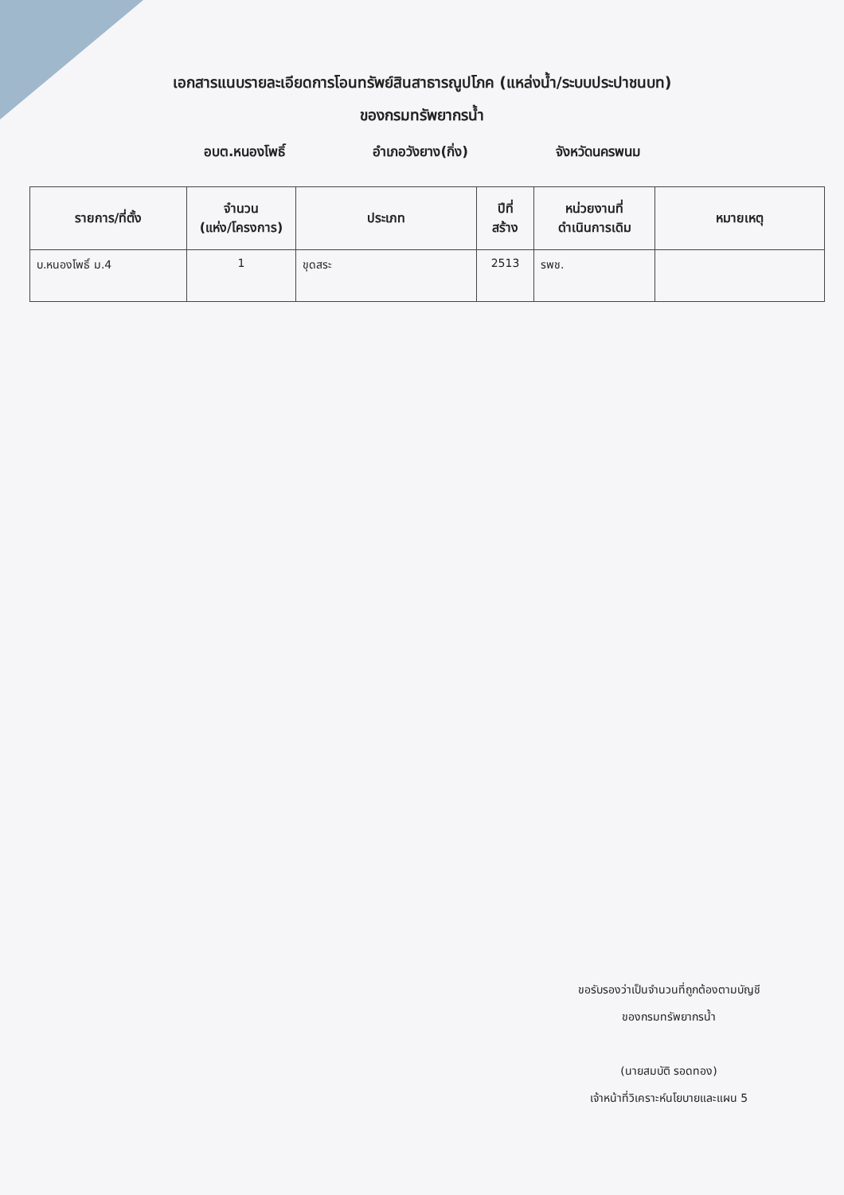เอกสารแนบรายละเอียดการโอนทรัพย์สินสาธารณูปโภค (แหล่งน้ำ/ระบบประปาชนบท)
ของกรมทรัพยากรน้ำ
อบต.หนองโพธิ์ อำเภอวังยาง(กิ่ง) จังหวัดนครพนม
| รายการ/ที่ตั้ง | จำนวน (แห่ง/โครงการ) | ประเภท | ปีที่ สร้าง | หน่วยงานที่ ดำเนินการเดิม | หมายเหตุ |
| --- | --- | --- | --- | --- | --- |
| บ.หนองโพธิ์ ม.4 | 1 | ขุดสระ | 2513 | รพช. | |
ขอรับรองว่าเป็นจำนวนที่ถูกต้องตามบัญชี
ของกรมทรัพยากรน้ำ
(นายสมบัติ รอดทอง)
เจ้าหน้าที่วิเคราะห์นโยบายและแผน 5